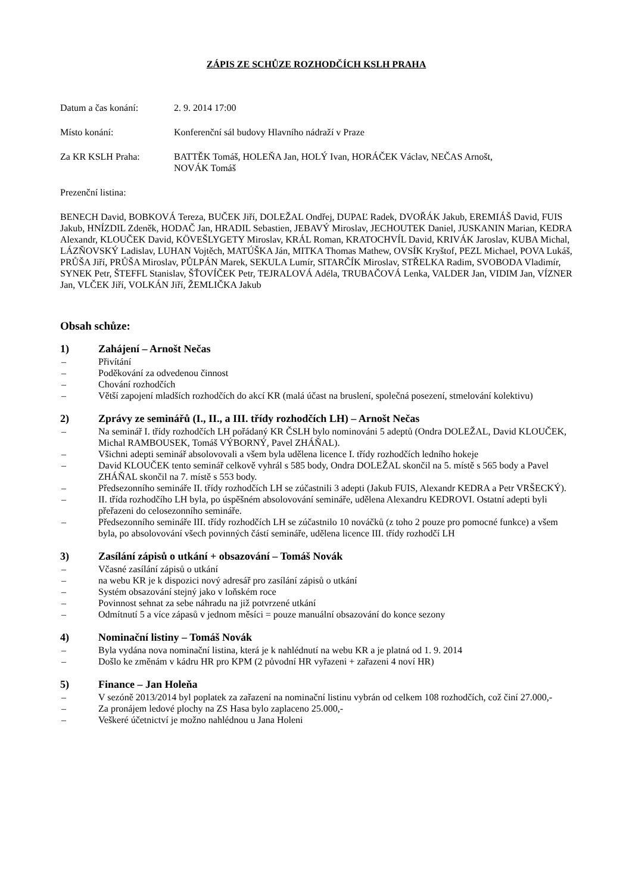ZÁPIS ZE SCHŮZE ROZHODČÍCH KSLH PRAHA
Datum a čas konání: 2. 9. 2014 17:00
Místo konání: Konferenční sál budovy Hlavního nádraží v Praze
Za KR KSLH Praha: BATTĚK Tomáš, HOLEŇA Jan, HOLÝ Ivan, HORÁČEK Václav, NEČAS Arnošt,
NOVÁK Tomáš
Prezenční listina:
BENECH David, BOBKOVÁ Tereza, BUČEK Jiří, DOLEŽAL Ondřej, DUPAĽ Radek, DVOŘÁK Jakub, EREMIÁŠ David, FUIS Jakub, HNÍZDIL Zdeněk, HODAČ Jan, HRADIL Sebastien, JEBAVÝ Miroslav, JECHOUTEK Daniel, JUSKANIN Marian, KEDRA Alexandr, KLOUČEK David, KÖVEŠLYGETY Miroslav, KRÁL Roman, KRATOCHVÍL David, KRIVÁK Jaroslav, KUBA Michal, LÁZŇOVSKÝ Ladislav, LUHAN Vojtěch, MATÚŠKA Ján, MITKA Thomas Mathew, OVSÍK Kryštof, PEZL Michael, POVA Lukáš, PRŮŠA Jiří, PRŮŠA Miroslav, PŮLPÁN Marek, SEKULA Lumír, SITARČÍK Miroslav, STŘELKA Radim, SVOBODA Vladimír, SYNEK Petr, ŠTEFFL Stanislav, ŠŤOVÍČEK Petr, TEJRALOVÁ Adéla, TRUBAČOVÁ Lenka, VALDER Jan, VIDIM Jan, VÍZNER Jan, VLČEK Jiří, VOLKÁN Jiří, ŽEMLIČKA Jakub
Obsah schůze:
1) Zahájení – Arnošt Nečas
– Přivítání
– Poděkování za odvedenou činnost
– Chování rozhodčích
– Větší zapojení mladších rozhodčích do akcí KR (malá účast na bruslení, společná posezení, stmelování kolektivu)
2) Zprávy ze seminářů (I., II., a III. třídy rozhodčích LH) – Arnošt Nečas
– Na seminář I. třídy rozhodčích LH pořádaný KR ČSLH bylo nominováni 5 adeptů (Ondra DOLEŽAL, David KLOUČEK, Michal RAMBOUSEK, Tomáš VÝBORNÝ, Pavel ZHÁŇAL).
– Všichni adepti seminář absolovovali a všem byla udělena licence I. třídy rozhodčích ledního hokeje
– David KLOUČEK tento seminář celkově vyhrál s 585 body, Ondra DOLEŽAL skončil na 5. místě s 565 body a Pavel ZHÁŇAL skončil na 7. místě s 553 body.
– Předsezonního semináře II. třídy rozhodčích LH se zúčastnili 3 adepti (Jakub FUIS, Alexandr KEDRA a Petr VRŠECKÝ).
– II. třída rozhodčího LH byla, po úspěšném absolovování semináře, udělena Alexandru KEDROVI. Ostatní adepti byli přeřazeni do celosezonního semináře.
– Předsezonního semináře III. třídy rozhodčích LH se zúčastnilo 10 nováčků (z toho 2 pouze pro pomocné funkce) a všem byla, po absolovování všech povinných částí semináře, udělena licence III. třídy rozhodčí LH
3) Zasílání zápisů o utkání + obsazování – Tomáš Novák
– Včasné zasílání zápisů o utkání
– na webu KR je k dispozici nový adresář pro zasílání zápisů o utkání
– Systém obsazování stejný jako v loňském roce
– Povinnost sehnat za sebe náhradu na již potvrzené utkání
– Odmítnutí 5 a více zápasů v jednom měsíci = pouze manuální obsazování do konce sezony
4) Nominační listiny – Tomáš Novák
– Byla vydána nova nominační listina, která je k nahlédnutí na webu KR a je platná od 1. 9. 2014
– Došlo ke změnám v kádru HR pro KPM (2 původní HR vyřazeni + zařazeni 4 noví HR)
5) Finance – Jan Holeňa
– V sezóně 2013/2014 byl poplatek za zařazení na nominační listinu vybrán od celkem 108 rozhodčích, což činí 27.000,-
– Za pronájem ledové plochy na ZS Hasa bylo zaplaceno 25.000,-
– Veškeré účetnictví je možno nahlédnou u Jana Holeni